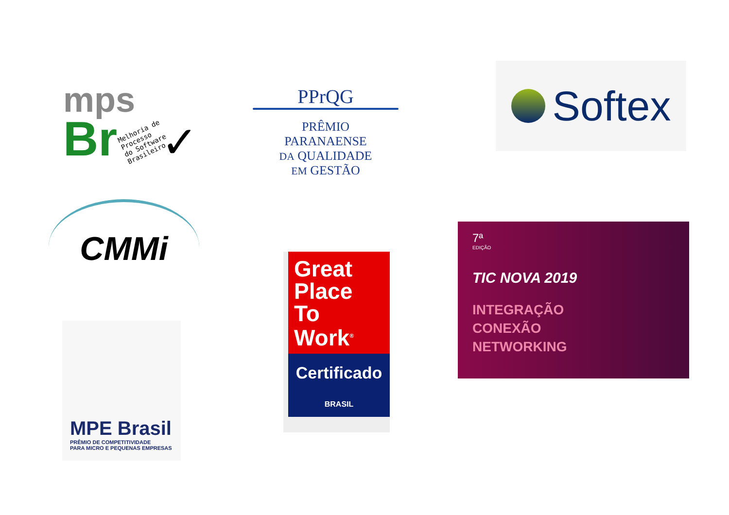mps
Br
Melhoria de
Processo
do Software
Brasileiro
✓
PPrQG
PRÊMIO
PARANAENSE
DA QUALIDADE
EM GESTÃO
Softex
CMMi
MPE Brasil
PRÊMIO DE COMPETITIVIDADE
PARA MICRO E PEQUENAS EMPRESAS
Great
Place
To
Work<sup>®</sup>
Certificado
BRASIL
7ª
EDIÇÃO
TIC NOVA 2019
INTEGRAÇÃO
CONEXÃO
NETWORKING